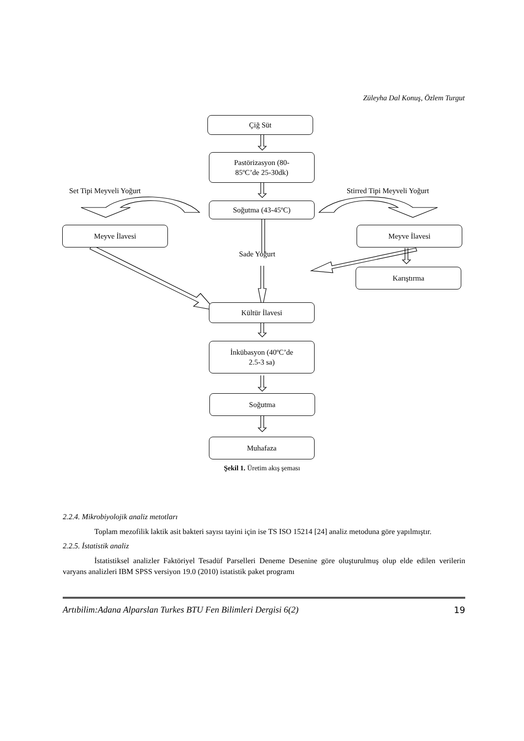Züleyha Dal Konuş, Özlem Turgut
Çiğ Süt
Pastörizasyon (80-
85ºC’de 25-30dk)
Set Tipi Meyveli Yoğurt Stirred Tipi Meyveli Yoğurt
Soğutma (43-45ºC)
Meyve İlavesi Meyve İlavesi
Sade Yoğurt
Karıştırma
Kültür İlavesi
İnkübasyon (40ºC’de
2.5-3 sa)
Soğutma
Muhafaza
Şekil 1. Üretim akış şeması
2.2.4. Mikrobiyolojik analiz metotları
Toplam mezofilik laktik asit bakteri sayısı tayini için ise TS ISO 15214 [24] analiz metoduna göre yapılmıştır.
2.2.5. İstatistik analiz
İstatistiksel analizler Faktöriyel Tesadüf Parselleri Deneme Desenine göre oluşturulmuş olup elde edilen verilerin varyans analizleri IBM SPSS versiyon 19.0 (2010) istatistik paket programı
Artıbilim:Adana Alparslan Turkes BTU Fen Bilimleri Dergisi 6(2) 19